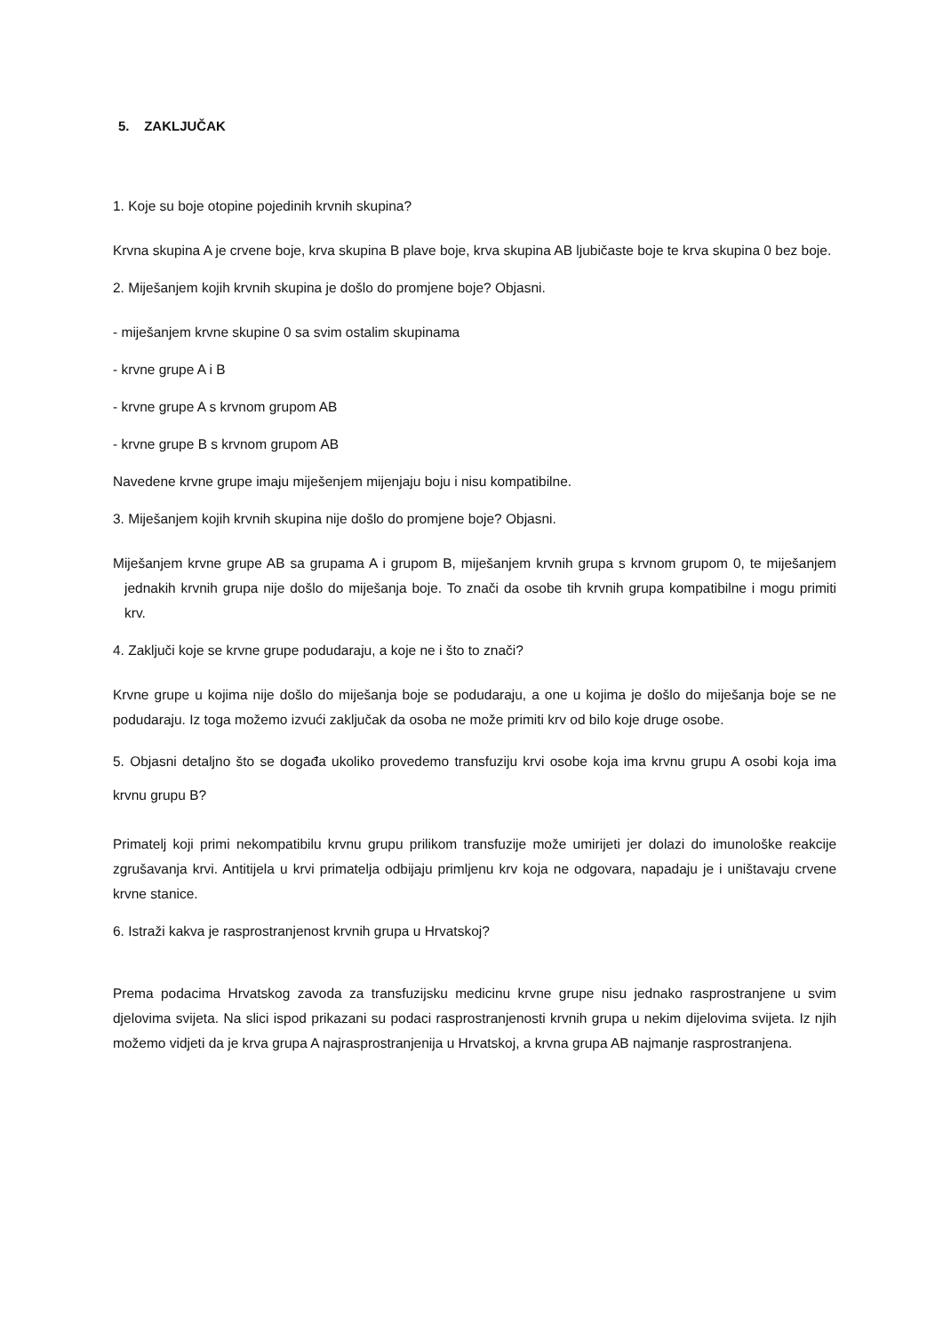5. ZAKLJUČAK
1. Koje su boje otopine pojedinih krvnih skupina?
Krvna skupina A je crvene boje, krva skupina B plave boje, krva skupina AB ljubičaste boje te krva skupina 0 bez boje.
2. Miješanjem kojih krvnih skupina je došlo do promjene boje? Objasni.
- miješanjem krvne skupine 0 sa svim ostalim skupinama
- krvne grupe A i B
- krvne grupe A s krvnom grupom AB
- krvne grupe B s krvnom grupom AB
Navedene krvne grupe imaju miješenjem mijenjaju boju i nisu kompatibilne.
3. Miješanjem kojih krvnih skupina nije došlo do promjene boje? Objasni.
Miješanjem krvne grupe AB sa grupama A i grupom B, miješanjem krvnih grupa s krvnom grupom 0, te miješanjem jednakih krvnih grupa nije došlo do miješanja boje. To znači da osobe tih krvnih grupa kompatibilne i mogu primiti krv.
4. Zaključi koje se krvne grupe podudaraju, a koje ne i što to znači?
Krvne grupe u kojima nije došlo do miješanja boje se podudaraju, a one u kojima je došlo do miješanja boje se ne podudaraju. Iz toga možemo izvući zaključak da osoba ne može primiti krv od bilo koje druge osobe.
5. Objasni detaljno što se događa ukoliko provedemo transfuziju krvi osobe koja ima krvnu grupu A osobi koja ima krvnu grupu B?
Primatelj koji primi nekompatibilu krvnu grupu prilikom transfuzije može umirijeti jer dolazi do imunološke reakcije zgrušavanja krvi. Antitijela u krvi primatelja odbijaju primljenu krv koja ne odgovara, napadaju je i uništavaju crvene krvne stanice.
6. Istraži kakva je rasprostranjenost krvnih grupa u Hrvatskoj?
Prema podacima Hrvatskog zavoda za transfuzijsku medicinu krvne grupe nisu jednako rasprostranjene u svim djelovima svijeta. Na slici ispod prikazani su podaci rasprostranjenosti krvnih grupa u nekim dijelovima svijeta. Iz njih možemo vidjeti da je krva grupa A najrasprostranjenija u Hrvatskoj, a krvna grupa AB najmanje rasprostranjena.